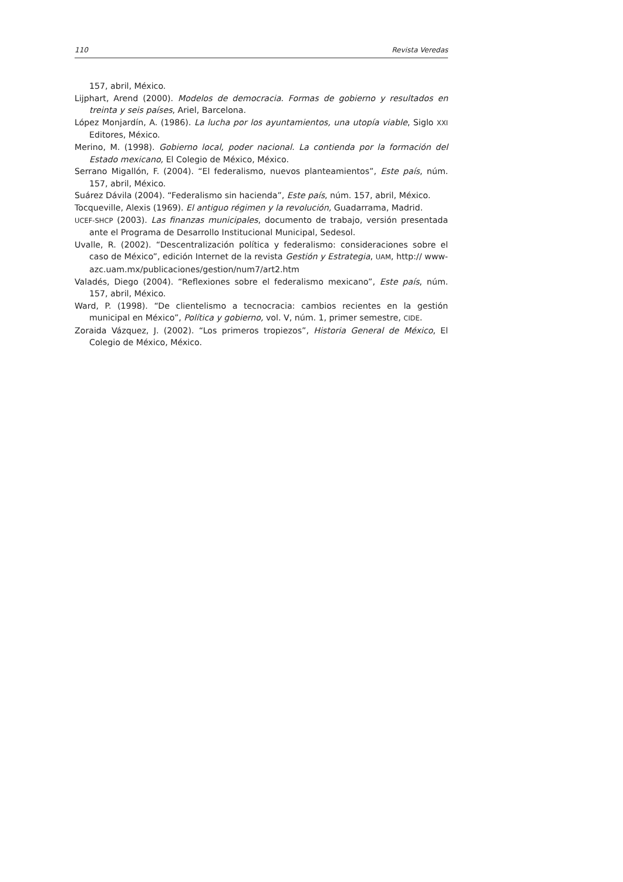110 Revista Veredas
157, abril, México.
Lijphart, Arend (2000). Modelos de democracia. Formas de gobierno y resultados en treinta y seis países, Ariel, Barcelona.
López Monjardín, A. (1986). La lucha por los ayuntamientos, una utopía viable, Siglo XXI Editores, México.
Merino, M. (1998). Gobierno local, poder nacional. La contienda por la formación del Estado mexicano, El Colegio de México, México.
Serrano Migallón, F. (2004). “El federalismo, nuevos planteamientos”, Este país, núm. 157, abril, México.
Suárez Dávila (2004). “Federalismo sin hacienda”, Este país, núm. 157, abril, México.
Tocqueville, Alexis (1969). El antiguo régimen y la revolución, Guadarrama, Madrid.
UCEF-SHCP (2003). Las finanzas municipales, documento de trabajo, versión presentada ante el Programa de Desarrollo Institucional Municipal, Sedesol.
Uvalle, R. (2002). “Descentralización política y federalismo: consideraciones sobre el caso de México”, edición Internet de la revista Gestión y Estrategia, UAM, http:// www-azc.uam.mx/publicaciones/gestion/num7/art2.htm
Valadés, Diego (2004). “Reflexiones sobre el federalismo mexicano”, Este país, núm. 157, abril, México.
Ward, P. (1998). “De clientelismo a tecnocracia: cambios recientes en la gestión municipal en México”, Política y gobierno, vol. V, núm. 1, primer semestre, CIDE.
Zoraida Vázquez, J. (2002). “Los primeros tropiezos”, Historia General de México, El Colegio de México, México.